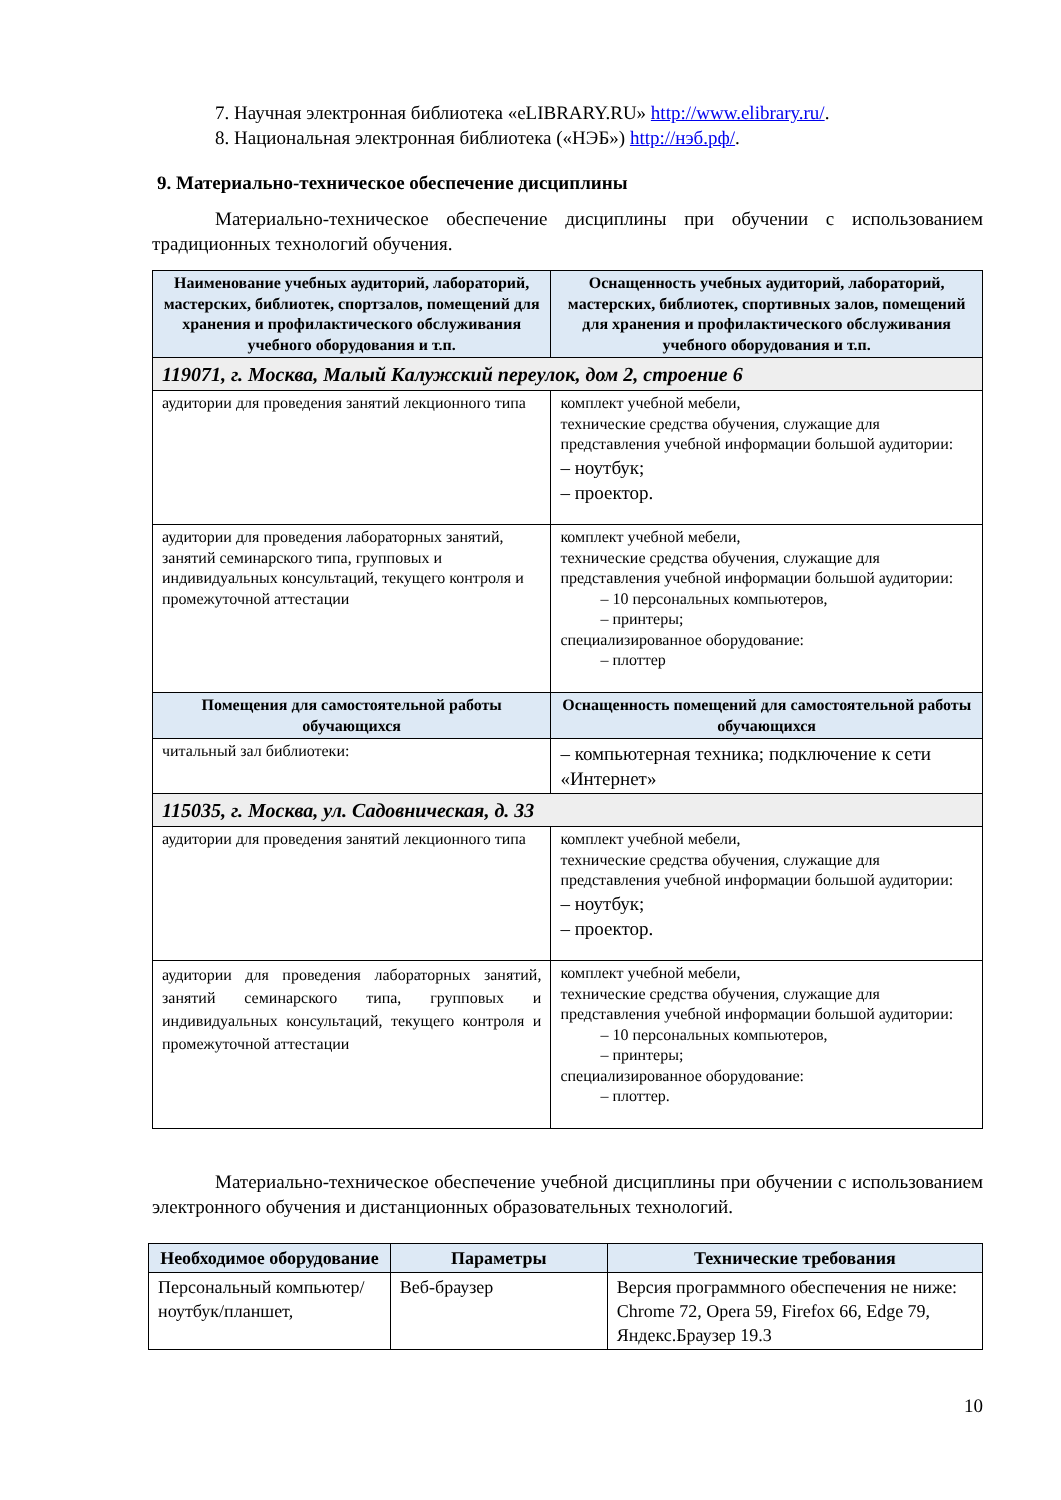7. Научная электронная библиотека «eLIBRARY.RU» http://www.elibrary.ru/.
8. Национальная электронная библиотека («НЭБ») http://нэб.рф/.
9. Материально-техническое обеспечение дисциплины
Материально-техническое обеспечение дисциплины при обучении с использованием традиционных технологий обучения.
| Наименование учебных аудиторий, лабораторий, мастерских, библиотек, спортзалов, помещений для хранения и профилактического обслуживания учебного оборудования и т.п. | Оснащенность учебных аудиторий, лабораторий, мастерских, библиотек, спортивных залов, помещений для хранения и профилактического обслуживания учебного оборудования и т.п. |
| --- | --- |
| 119071, г. Москва, Малый Калужский переулок, дом 2, строение 6 | |
| аудитории для проведения занятий лекционного типа | комплект учебной мебели, технические средства обучения, служащие для представления учебной информации большой аудитории: – ноутбук; – проектор. |
| аудитории для проведения лабораторных занятий, занятий семинарского типа, групповых и индивидуальных консультаций, текущего контроля и промежуточной аттестации | комплект учебной мебели, технические средства обучения, служащие для представления учебной информации большой аудитории: – 10 персональных компьютеров, – принтеры; специализированное оборудование: – плоттер |
| Помещения для самостоятельной работы обучающихся | Оснащенность помещений для самостоятельной работы обучающихся |
| читальный зал библиотеки: | – компьютерная техника; подключение к сети «Интернет» |
| 115035, г. Москва, ул. Садовническая, д. 33 | |
| аудитории для проведения занятий лекционного типа | комплект учебной мебели, технические средства обучения, служащие для представления учебной информации большой аудитории: – ноутбук; – проектор. |
| аудитории для проведения лабораторных занятий, занятий семинарского типа, групповых и индивидуальных консультаций, текущего контроля и промежуточной аттестации | комплект учебной мебели, технические средства обучения, служащие для представления учебной информации большой аудитории: – 10 персональных компьютеров, – принтеры; специализированное оборудование: – плоттер. |
Материально-техническое обеспечение учебной дисциплины при обучении с использованием электронного обучения и дистанционных образовательных технологий.
| Необходимое оборудование | Параметры | Технические требования |
| --- | --- | --- |
| Персональный компьютер/ ноутбук/планшет, | Веб-браузер | Версия программного обеспечения не ниже: Chrome 72, Opera 59, Firefox 66, Edge 79, Яндекс.Браузер 19.3 |
10